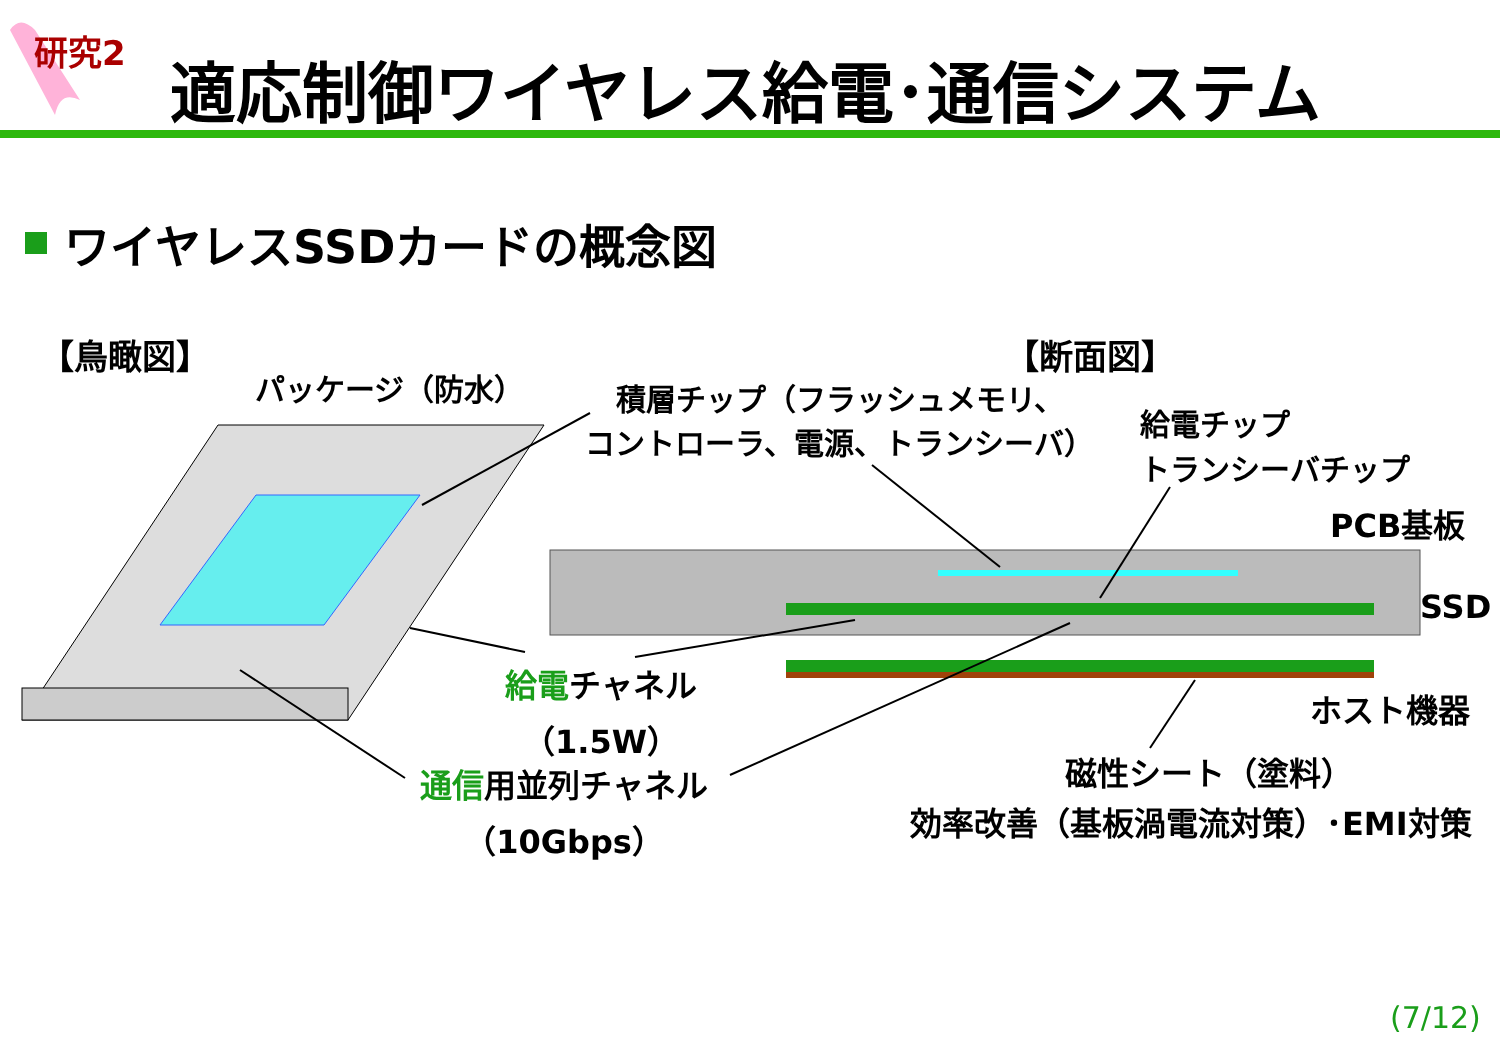研究2 適応制御ワイヤレス給電･通信システム
ワイヤレスSSDカードの概念図
【鳥瞰図】 【断面図】
パッケージ（防水）
積層チップ（フラッシュメモリ、
コントローラ、電源、トランシーバ）
給電チップ
トランシーバチップ
PCB基板
SSD
給電チャネル
（1.5W）
ホスト機器
通信用並列チャネル
（10Gbps）
磁性シート（塗料）
効率改善（基板渦電流対策）･EMI対策
(7/12)